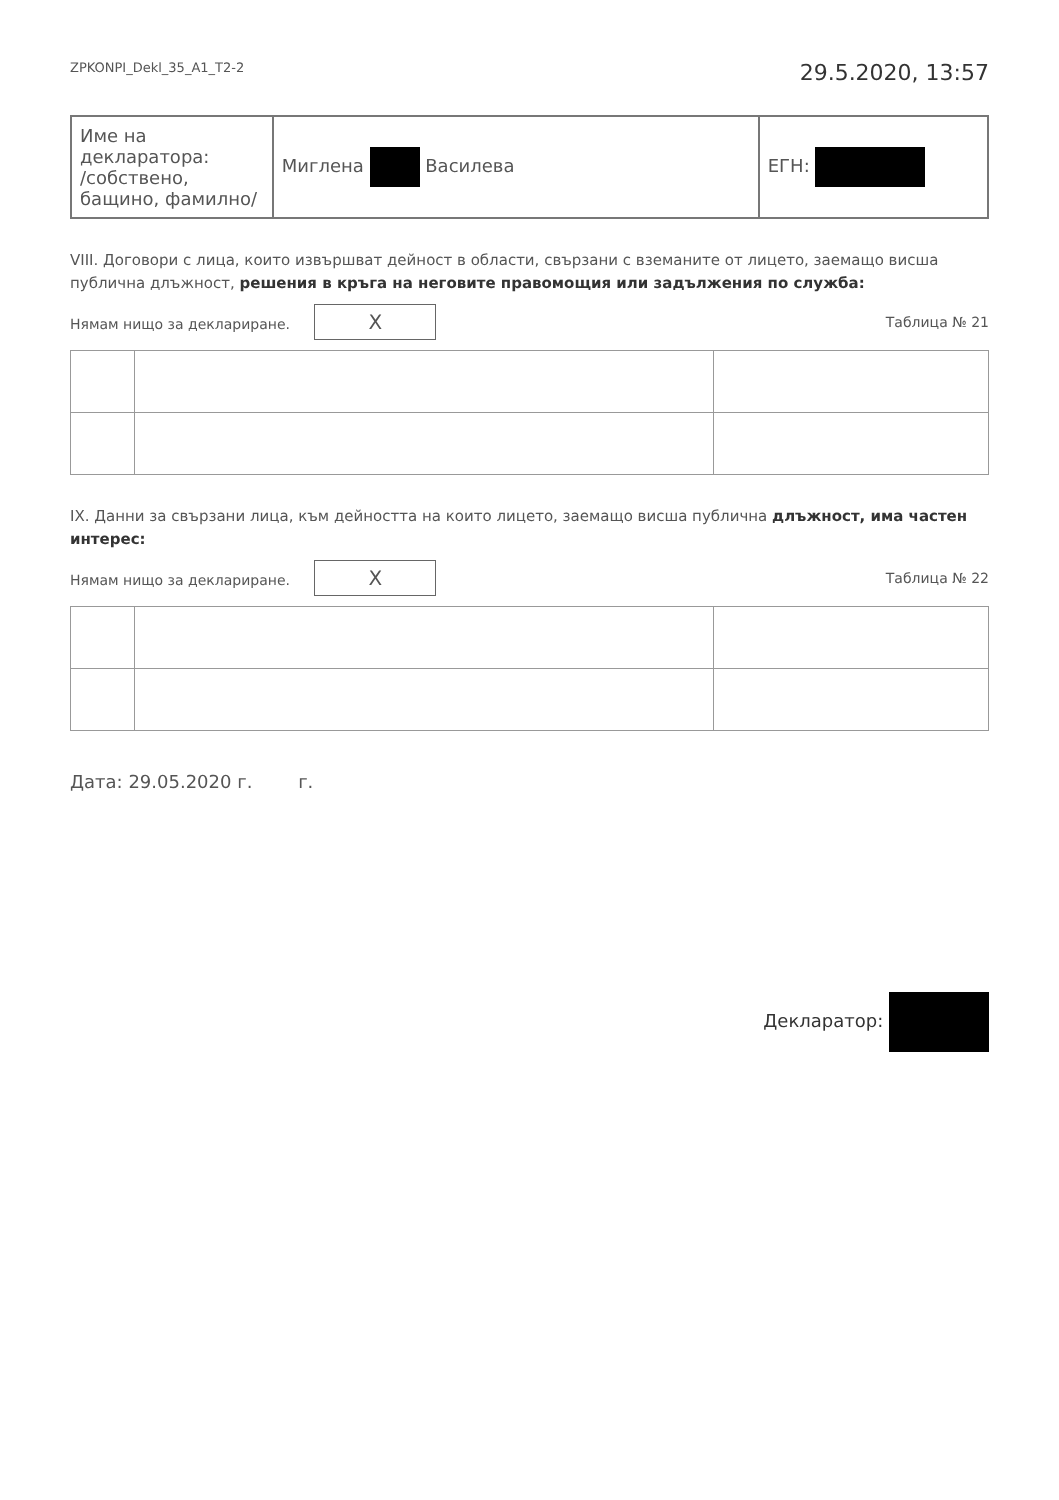ZPKONPI_Dekl_35_A1_T2-2 29.5.2020, 13:57
| Име на декларатора: /собствено, бащино, фамилно/ | Миглена Василева | ЕГН: |
VIII. Договори с лица, които извършват дейност в области, свързани с вземаните от лицето, заемащо висша публична длъжност, решения в кръга на неговите правомощия или задължения по служба:
Нямам нищо за деклариране. X Таблица № 21
IX. Данни за свързани лица, към дейността на които лицето, заемащо висша публична длъжност, има частен интерес:
Нямам нищо за деклариране. X Таблица № 22
Дата: 29.05.2020 г. г.
Декларатор: